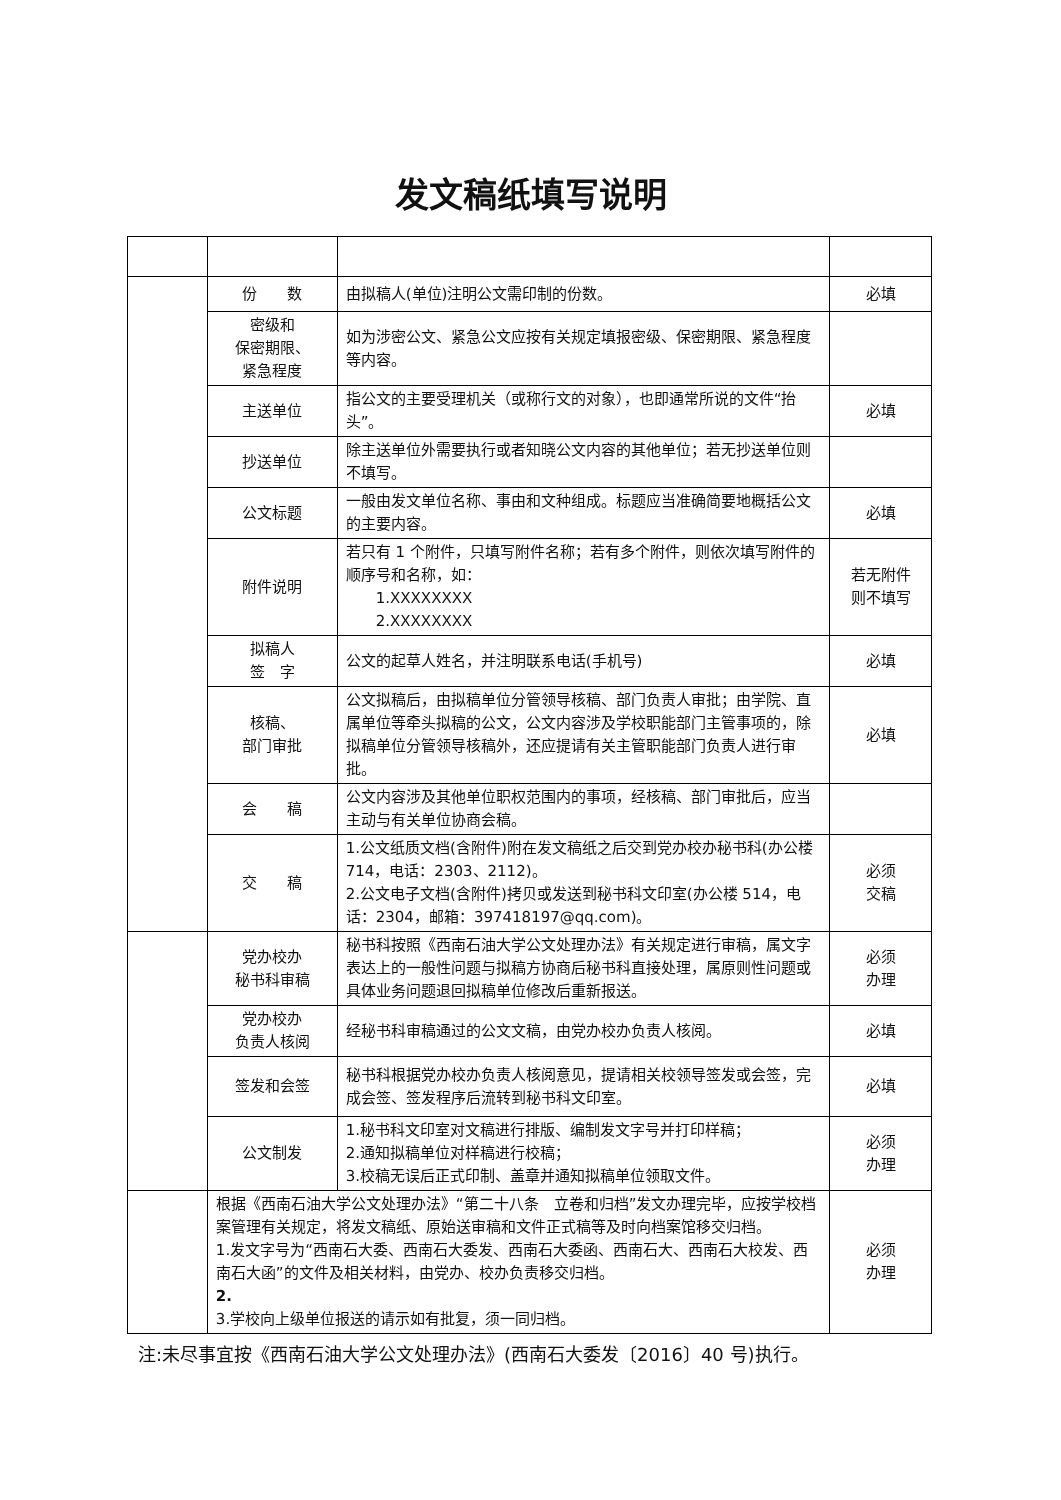发文稿纸填写说明
| | 份 数 | 由拟稿人(单位)注明公文需印制的份数。 | 必填 |
| | 密级和 保密期限、 紧急程度 | 如为涉密公文、紧急公文应按有关规定填报密级、保密期限、紧急程度等内容。 | |
| | 主送单位 | 指公文的主要受理机关（或称行文的对象），也即通常所说的文件“抬头”。 | 必填 |
| | 抄送单位 | 除主送单位外需要执行或者知晓公文内容的其他单位；若无抄送单位则不填写。 | |
| | 公文标题 | 一般由发文单位名称、事由和文种组成。标题应当准确简要地概括公文的主要内容。 | 必填 |
| | 附件说明 | 若只有 1 个附件，只填写附件名称；若有多个附件，则依次填写附件的顺序号和名称，如： 1.XXXXXXXX 2.XXXXXXXX | 若无附件 则不填写 |
| | 拟稿人 签 字 | 公文的起草人姓名，并注明联系电话(手机号) | 必填 |
| | 核稿、 部门审批 | 公文拟稿后，由拟稿单位分管领导核稿、部门负责人审批；由学院、直属单位等牵头拟稿的公文，公文内容涉及学校职能部门主管事项的，除拟稿单位分管领导核稿外，还应提请有关主管职能部门负责人进行审批。 | 必填 |
| | 会 稿 | 公文内容涉及其他单位职权范围内的事项，经核稿、部门审批后，应当主动与有关单位协商会稿。 | |
| | 交 稿 | 1.公文纸质文档(含附件)附在发文稿纸之后交到党办校办秘书科(办公楼 714，电话：2303、2112)。 2.公文电子文档(含附件)拷贝或发送到秘书科文印室(办公楼 514，电话：2304，邮箱：397418197@qq.com)。 | 必须 交稿 |
| | 党办校办 秘书科审稿 | 秘书科按照《西南石油大学公文处理办法》有关规定进行审稿，属文字表达上的一般性问题与拟稿方协商后秘书科直接处理，属原则性问题或具体业务问题退回拟稿单位修改后重新报送。 | 必须 办理 |
| | 党办校办 负责人核阅 | 经秘书科审稿通过的公文文稿，由党办校办负责人核阅。 | 必填 |
| | 签发和会签 | 秘书科根据党办校办负责人核阅意见，提请相关校领导签发或会签，完成会签、签发程序后流转到秘书科文印室。 | 必填 |
| | 公文制发 | 1.秘书科文印室对文稿进行排版、编制发文字号并打印样稿； 2.通知拟稿单位对样稿进行校稿； 3.校稿无误后正式印制、盖章并通知拟稿单位领取文件。 | 必须 办理 |
| | 根据《西南石油大学公文处理办法》“第二十八条 立卷和归档”发文办理完毕，应按学校档案管理有关规定，将发文稿纸、原始送审稿和文件正式稿等及时向档案馆移交归档。 1.发文字号为“西南石大委、西南石大委发、西南石大委函、西南石大、西南石大校发、西南石大函”的文件及相关材料，由党办、校办负责移交归档。 2. 3.学校向上级单位报送的请示如有批复，须一同归档。 | | 必须 办理 |
注:未尽事宜按《西南石油大学公文处理办法》(西南石大委发〔2016〕40 号)执行。